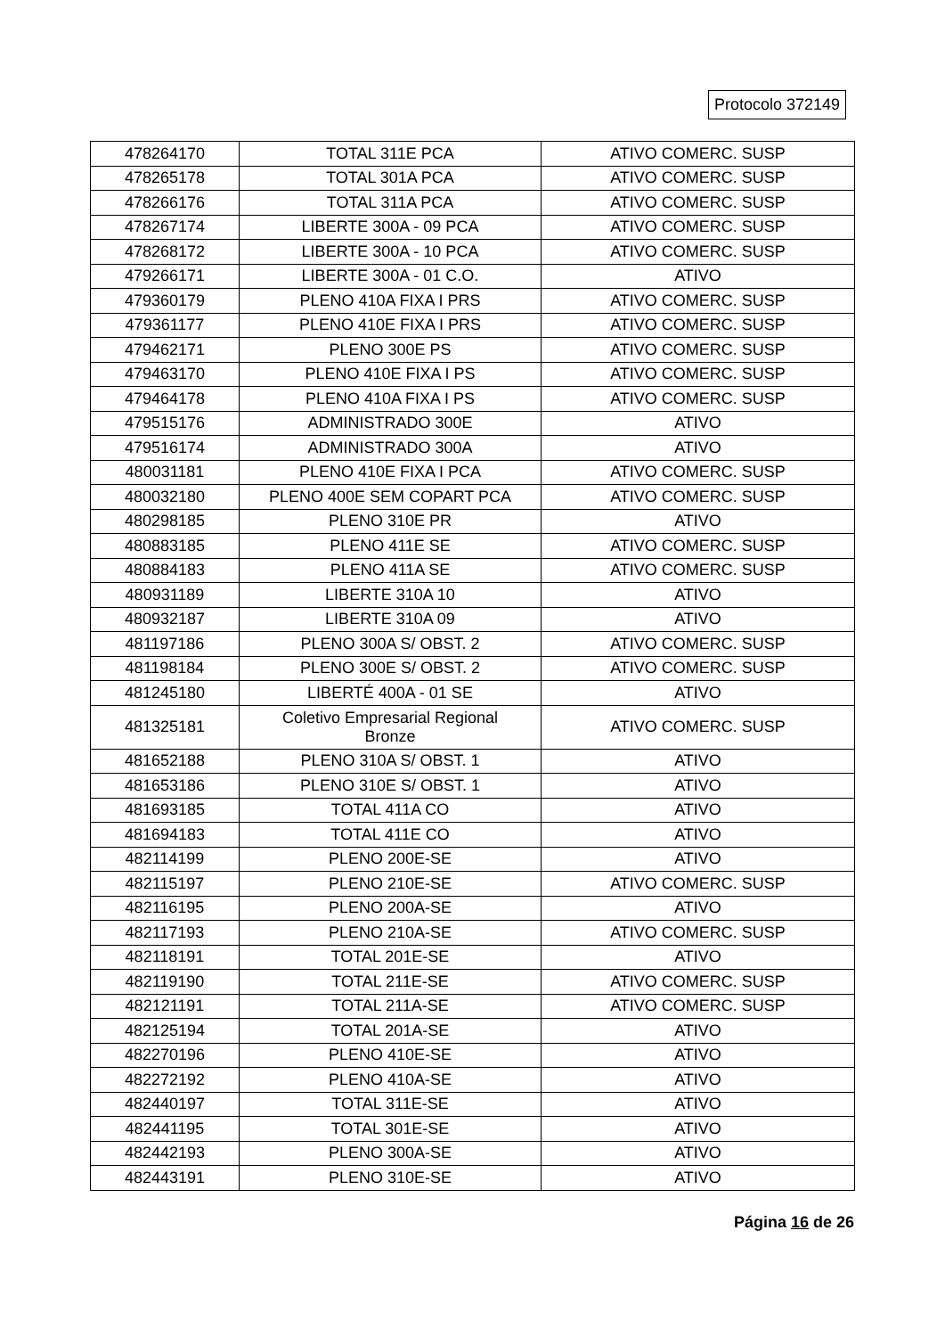Protocolo 372149
| 478264170 | TOTAL 311E PCA | ATIVO COMERC. SUSP |
| 478265178 | TOTAL 301A PCA | ATIVO COMERC. SUSP |
| 478266176 | TOTAL 311A PCA | ATIVO COMERC. SUSP |
| 478267174 | LIBERTE 300A - 09 PCA | ATIVO COMERC. SUSP |
| 478268172 | LIBERTE 300A - 10 PCA | ATIVO COMERC. SUSP |
| 479266171 | LIBERTE 300A - 01 C.O. | ATIVO |
| 479360179 | PLENO 410A FIXA I PRS | ATIVO COMERC. SUSP |
| 479361177 | PLENO 410E FIXA I PRS | ATIVO COMERC. SUSP |
| 479462171 | PLENO 300E PS | ATIVO COMERC. SUSP |
| 479463170 | PLENO 410E FIXA I PS | ATIVO COMERC. SUSP |
| 479464178 | PLENO 410A FIXA I PS | ATIVO COMERC. SUSP |
| 479515176 | ADMINISTRADO 300E | ATIVO |
| 479516174 | ADMINISTRADO 300A | ATIVO |
| 480031181 | PLENO 410E FIXA I PCA | ATIVO COMERC. SUSP |
| 480032180 | PLENO 400E SEM COPART PCA | ATIVO COMERC. SUSP |
| 480298185 | PLENO 310E PR | ATIVO |
| 480883185 | PLENO 411E SE | ATIVO COMERC. SUSP |
| 480884183 | PLENO 411A SE | ATIVO COMERC. SUSP |
| 480931189 | LIBERTE 310A 10 | ATIVO |
| 480932187 | LIBERTE 310A 09 | ATIVO |
| 481197186 | PLENO 300A S/ OBST. 2 | ATIVO COMERC. SUSP |
| 481198184 | PLENO 300E S/ OBST. 2 | ATIVO COMERC. SUSP |
| 481245180 | LIBERTÉ 400A - 01 SE | ATIVO |
| 481325181 | Coletivo Empresarial Regional Bronze | ATIVO COMERC. SUSP |
| 481652188 | PLENO 310A S/ OBST. 1 | ATIVO |
| 481653186 | PLENO 310E S/ OBST. 1 | ATIVO |
| 481693185 | TOTAL 411A CO | ATIVO |
| 481694183 | TOTAL 411E CO | ATIVO |
| 482114199 | PLENO 200E-SE | ATIVO |
| 482115197 | PLENO 210E-SE | ATIVO COMERC. SUSP |
| 482116195 | PLENO 200A-SE | ATIVO |
| 482117193 | PLENO 210A-SE | ATIVO COMERC. SUSP |
| 482118191 | TOTAL 201E-SE | ATIVO |
| 482119190 | TOTAL 211E-SE | ATIVO COMERC. SUSP |
| 482121191 | TOTAL 211A-SE | ATIVO COMERC. SUSP |
| 482125194 | TOTAL 201A-SE | ATIVO |
| 482270196 | PLENO 410E-SE | ATIVO |
| 482272192 | PLENO 410A-SE | ATIVO |
| 482440197 | TOTAL 311E-SE | ATIVO |
| 482441195 | TOTAL 301E-SE | ATIVO |
| 482442193 | PLENO 300A-SE | ATIVO |
| 482443191 | PLENO 310E-SE | ATIVO |
Página 16 de 26